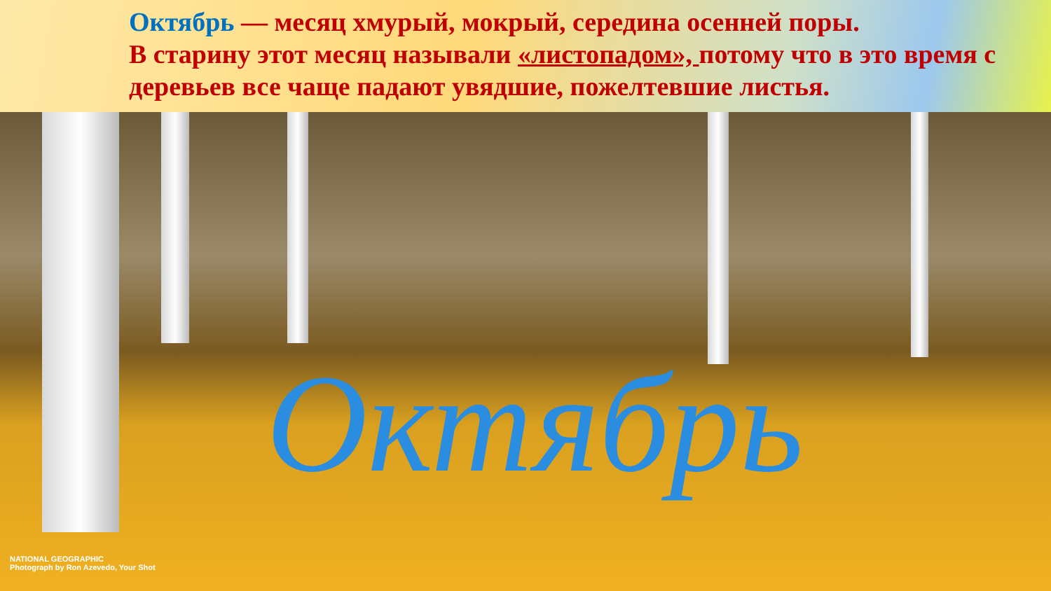Октябрь — месяц хмурый, мокрый, середина осенней поры.
В старину этот месяц называли «листопадом», потому что в это время с деревьев все чаще падают увядшие, пожелтевшие листья.
Октябрь
NATIONAL GEOGRAPHIC
Photograph by Ron Azevedo, Your Shot